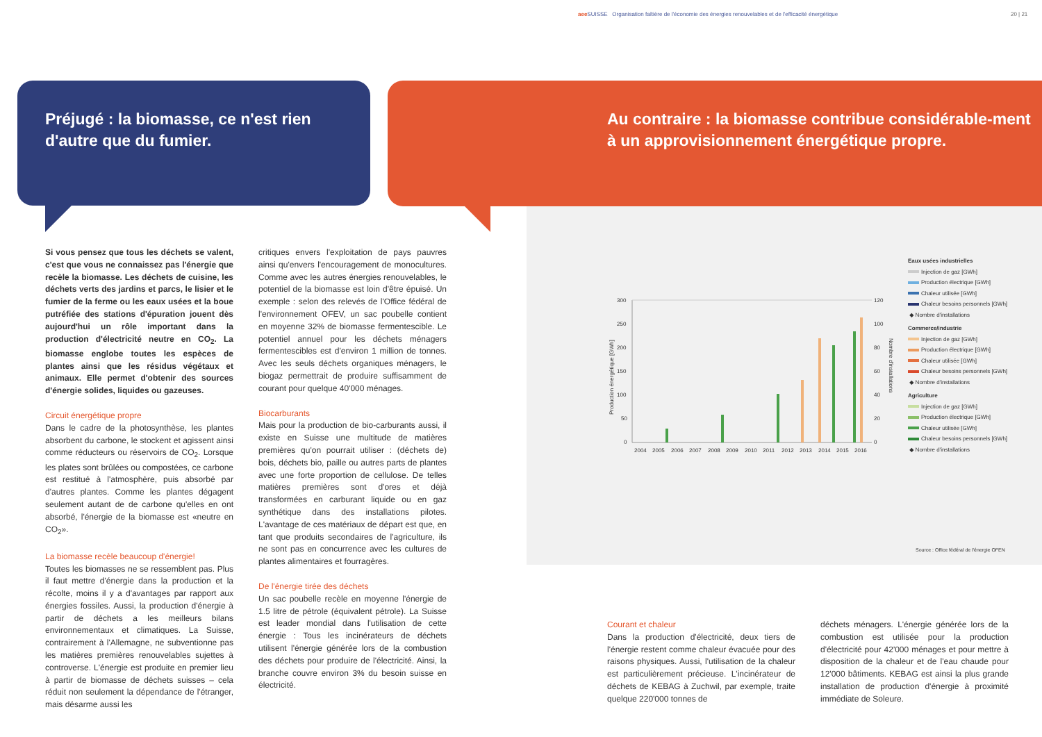aee SUISSE Organisation faîtière de l'économie des énergies renouvelables et de l'efficacité énergétique
20 | 21
Préjugé : la biomasse, ce n'est rien d'autre que du fumier.
Au contraire : la biomasse contribue considérable-ment à un approvisionnement énergétique propre.
Si vous pensez que tous les déchets se valent, c'est que vous ne connaissez pas l'énergie que recèle la biomasse. Les déchets de cuisine, les déchets verts des jardins et parcs, le lisier et le fumier de la ferme ou les eaux usées et la boue putréfiée des stations d'épuration jouent dès aujourd'hui un rôle important dans la production d'électricité neutre en CO<sub>2</sub>. La biomasse englobe toutes les espèces de plantes ainsi que les résidus végétaux et animaux. Elle permet d'obtenir des sources d'énergie solides, liquides ou gazeuses.
Circuit énergétique propre
Dans le cadre de la photosynthèse, les plantes absorbent du carbone, le stockent et agissent ainsi comme réducteurs ou réservoirs de CO<sub>2</sub>. Lorsque les plates sont brûlées ou compostées, ce carbone est restitué à l'atmosphère, puis absorbé par d'autres plantes. Comme les plantes dégagent seulement autant de de carbone qu'elles en ont absorbé, l'énergie de la biomasse est «neutre en CO<sub>2</sub>».
La biomasse recèle beaucoup d'énergie!
Toutes les biomasses ne se ressemblent pas. Plus il faut mettre d'énergie dans la production et la récolte, moins il y a d'avantages par rapport aux énergies fossiles. Aussi, la production d'énergie à partir de déchets a les meilleurs bilans environnementaux et climatiques. La Suisse, contrairement à l'Allemagne, ne subventionne pas les matières premières renouvelables sujettes à controverse. L'énergie est produite en premier lieu à partir de biomasse de déchets suisses – cela réduit non seulement la dépendance de l'étranger, mais désarme aussi les
critiques envers l'exploitation de pays pauvres ainsi qu'envers l'encouragement de monocultures. Comme avec les autres énergies renouvelables, le potentiel de la biomasse est loin d'être épuisé. Un exemple : selon des relevés de l'Office fédéral de l'environnement OFEV, un sac poubelle contient en moyenne 32% de biomasse fermentescible. Le potentiel annuel pour les déchets ménagers fermentescibles est d'environ 1 million de tonnes. Avec les seuls déchets organiques ménagers, le biogaz permettrait de produire suffisamment de courant pour quelque 40'000 ménages.
Biocarburants
Mais pour la production de bio-carburants aussi, il existe en Suisse une multitude de matières premières qu'on pourrait utiliser : (déchets de) bois, déchets bio, paille ou autres parts de plantes avec une forte proportion de cellulose. De telles matières premières sont d'ores et déjà transformées en carburant liquide ou en gaz synthétique dans des installations pilotes. L'avantage de ces matériaux de départ est que, en tant que produits secondaires de l'agriculture, ils ne sont pas en concurrence avec les cultures de plantes alimentaires et fourragères.
De l'énergie tirée des déchets
Un sac poubelle recèle en moyenne l'énergie de 1.5 litre de pétrole (équivalent pétrole). La Suisse est leader mondial dans l'utilisation de cette énergie : Tous les incinérateurs de déchets utilisent l'énergie générée lors de la combustion des déchets pour produire de l'électricité. Ainsi, la branche couvre environ 3% du besoin suisse en électricité.
Production énergétique [GWh]
Nombre d'installations
300
250
200
150
100
50
0
120
100
80
60
40
20
0
2004
2005
2006
2007
2008
2009
2010
2011
2012
2013
2014
2015
2016
Eaux usées industrielles
Injection de gaz [GWh]
Production électrique [GWh]
Chaleur utilisée [GWh]
Chaleur besoins personnels [GWh]
◆ Nombre d'installations
Commerce/industrie
Injection de gaz [GWh]
Production électrique [GWh]
Chaleur utilisée [GWh]
Chaleur besoins personnels [GWh]
◆ Nombre d'installations
Agriculture
Injection de gaz [GWh]
Production électrique [GWh]
Chaleur utilisée [GWh]
Chaleur besoins personnels [GWh]
◆ Nombre d'installations
Source : Office fédéral de l'énergie OFEN
Courant et chaleur
Dans la production d'électricité, deux tiers de l'énergie restent comme chaleur évacuée pour des raisons physiques. Aussi, l'utilisation de la chaleur est particulièrement précieuse. L'incinérateur de déchets de KEBAG à Zuchwil, par exemple, traite quelque 220'000 tonnes de
déchets ménagers. L'énergie générée lors de la combustion est utilisée pour la production d'électricité pour 42'000 ménages et pour mettre à disposition de la chaleur et de l'eau chaude pour 12'000 bâtiments. KEBAG est ainsi la plus grande installation de production d'énergie à proximité immédiate de Soleure.